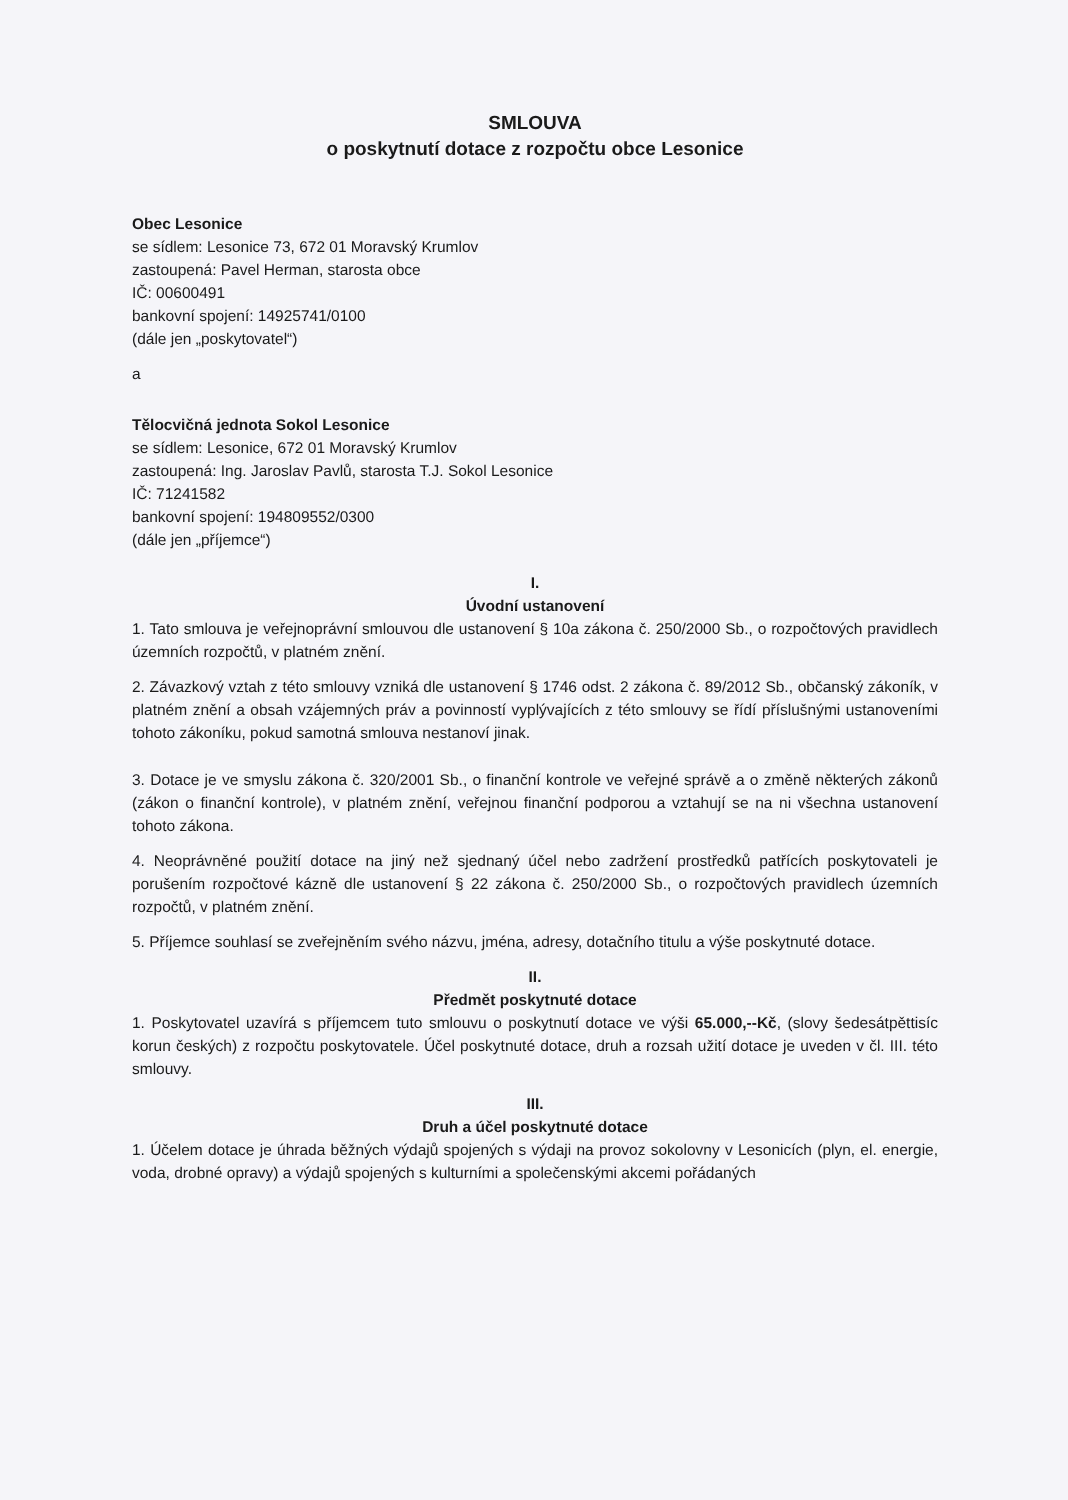SMLOUVA
o poskytnutí dotace z rozpočtu obce Lesonice
Obec Lesonice
se sídlem: Lesonice 73, 672 01 Moravský Krumlov
zastoupená: Pavel Herman, starosta obce
IČ: 00600491
bankovní spojení: 14925741/0100
(dále jen „poskytovatel“)
a
Tělocvičná jednota Sokol Lesonice
se sídlem: Lesonice, 672 01 Moravský Krumlov
zastoupená: Ing. Jaroslav Pavlů, starosta T.J. Sokol Lesonice
IČ: 71241582
bankovní spojení: 194809552/0300
(dále jen „příjemce“)
I.
Úvodní ustanovení
1. Tato smlouva je veřejnoprávní smlouvou dle ustanovení § 10a zákona č. 250/2000 Sb., o rozpočtových pravidlech územních rozpočtů, v platném znění.
2. Závazkový vztah z této smlouvy vzniká dle ustanovení § 1746 odst. 2 zákona č. 89/2012 Sb., občanský zákoník, v platném znění a obsah vzájemných práv a povinností vyplývajících z této smlouvy se řídí příslušnými ustanoveními tohoto zákoníku, pokud samotná smlouva nestanoví jinak.
3. Dotace je ve smyslu zákona č. 320/2001 Sb., o finanční kontrole ve veřejné správě a o změně některých zákonů (zákon o finanční kontrole), v platném znění, veřejnou finanční podporou a vztahují se na ni všechna ustanovení tohoto zákona.
4. Neoprávněné použití dotace na jiný než sjednaný účel nebo zadržení prostředků patřících poskytovateli je porušením rozpočtové kázně dle ustanovení § 22 zákona č. 250/2000 Sb., o rozpočtových pravidlech územních rozpočtů, v platném znění.
5. Příjemce souhlasí se zveřejněním svého názvu, jména, adresy, dotačního titulu a výše poskytnuté dotace.
II.
Předmět poskytnuté dotace
1. Poskytovatel uzavírá s příjemcem tuto smlouvu o poskytnutí dotace ve výši 65.000,--Kč, (slovy šedesátpěttisíc korun českých) z rozpočtu poskytovatele. Účel poskytnuté dotace, druh a rozsah užití dotace je uveden v čl. III. této smlouvy.
III.
Druh a účel poskytnuté dotace
1. Účelem dotace je úhrada běžných výdajů spojených s výdaji na provoz sokolovny v Lesonicích (plyn, el. energie, voda, drobné opravy) a výdajů spojených s kulturními a společenskými akcemi pořádaných